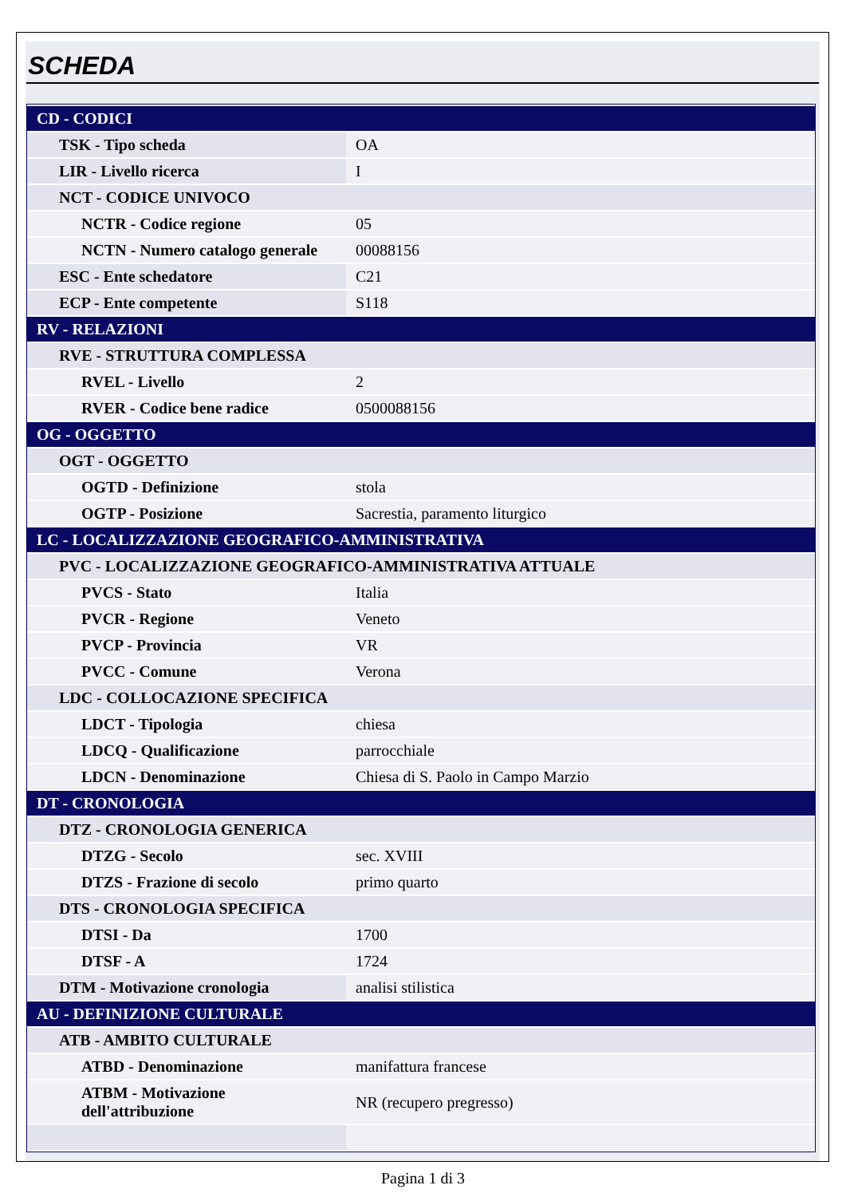SCHEDA
| CD - CODICI | |
| TSK - Tipo scheda | OA |
| LIR - Livello ricerca | I |
| NCT - CODICE UNIVOCO | |
| NCTR - Codice regione | 05 |
| NCTN - Numero catalogo generale | 00088156 |
| ESC - Ente schedatore | C21 |
| ECP - Ente competente | S118 |
| RV - RELAZIONI | |
| RVE - STRUTTURA COMPLESSA | |
| RVEL - Livello | 2 |
| RVER - Codice bene radice | 0500088156 |
| OG - OGGETTO | |
| OGT - OGGETTO | |
| OGTD - Definizione | stola |
| OGTP - Posizione | Sacrestia, paramento liturgico |
| LC - LOCALIZZAZIONE GEOGRAFICO-AMMINISTRATIVA | |
| PVC - LOCALIZZAZIONE GEOGRAFICO-AMMINISTRATIVA ATTUALE | |
| PVCS - Stato | Italia |
| PVCR - Regione | Veneto |
| PVCP - Provincia | VR |
| PVCC - Comune | Verona |
| LDC - COLLOCAZIONE SPECIFICA | |
| LDCT - Tipologia | chiesa |
| LDCQ - Qualificazione | parrocchiale |
| LDCN - Denominazione | Chiesa di S. Paolo in Campo Marzio |
| DT - CRONOLOGIA | |
| DTZ - CRONOLOGIA GENERICA | |
| DTZG - Secolo | sec. XVIII |
| DTZS - Frazione di secolo | primo quarto |
| DTS - CRONOLOGIA SPECIFICA | |
| DTSI - Da | 1700 |
| DTSF - A | 1724 |
| DTM - Motivazione cronologia | analisi stilistica |
| AU - DEFINIZIONE CULTURALE | |
| ATB - AMBITO CULTURALE | |
| ATBD - Denominazione | manifattura francese |
| ATBM - Motivazione dell'attribuzione | NR (recupero pregresso) |
Pagina 1 di 3